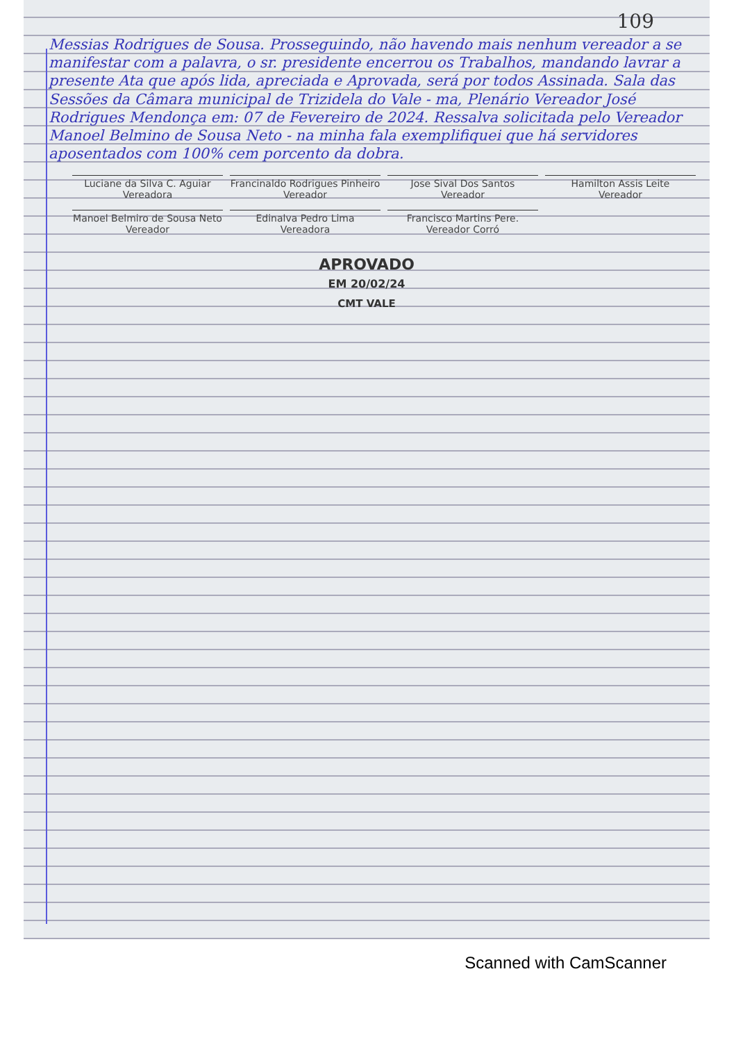109
Messias Rodrigues de Sousa. Prosseguindo, não havendo mais nenhum vereador a se manifestar com a palavra, o sr. presidente encerrou os Trabalhos, mandando lavrar a presente Ata que após lida, apreciada e Aprovada, será por todos Assinada. Sala das Sessões da Câmara municipal de Trizidela do Vale - ma, Plenário Vereador José Rodrigues Mendonça em: 07 de Fevereiro de 2024. Ressalva solicitada pelo Vereador Manoel Belmino de Sousa Neto - na minha fala exemplifiquei que há servidores aposentados com 100% cem porcento da dobra.
Luciane da Silva C. Aguiar
Vereadora
Francinaldo Rodrigues Pinheiro
Vereador
Jose Sival Dos Santos
Vereador
Hamilton Assis Leite
Vereador
Manoel Belmiro de Sousa Neto
Vereador
Edinalva Pedro Lima
Vereadora
Francisco Martins Pere.
Vereador Corró
APROVADO
EM 20/02/24
CMT VALE
Scanned with CamScanner